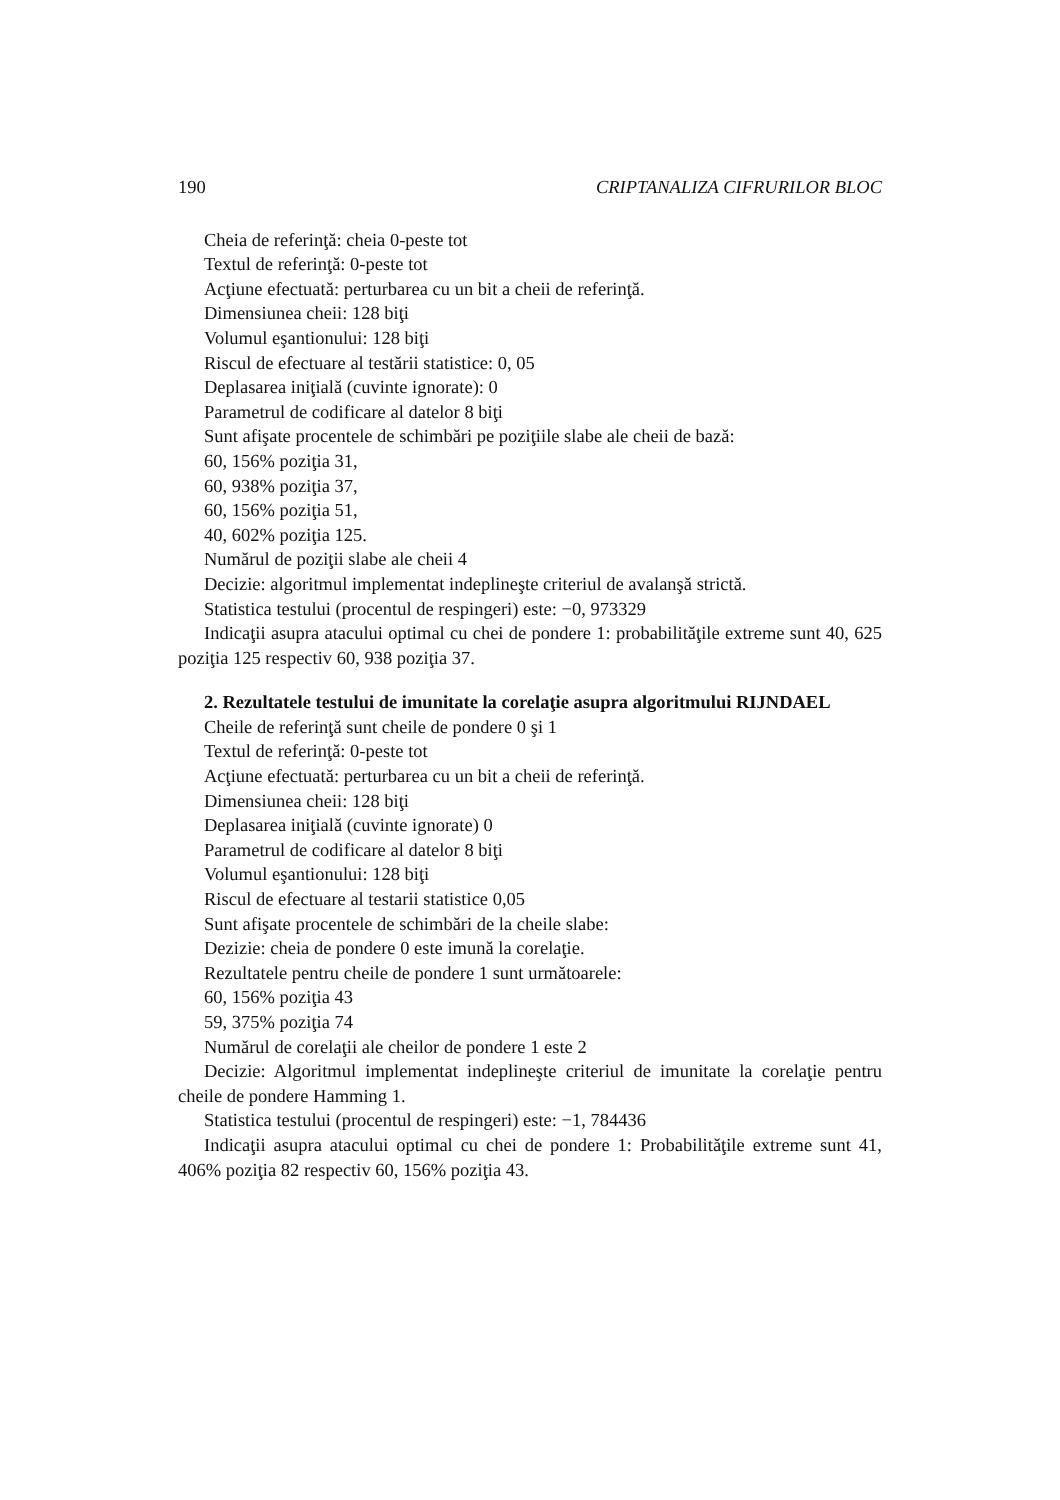190 CRIPTANALIZA CIFRURILOR BLOC
Cheia de referinţă: cheia 0-peste tot
Textul de referinţă: 0-peste tot
Acţiune efectuată: perturbarea cu un bit a cheii de referinţă.
Dimensiunea cheii: 128 biţi
Volumul eşantionului: 128 biţi
Riscul de efectuare al testării statistice: 0, 05
Deplasarea iniţială (cuvinte ignorate): 0
Parametrul de codificare al datelor 8 biţi
Sunt afişate procentele de schimbări pe poziţiile slabe ale cheii de bază:
60, 156% poziţia 31,
60, 938% poziţia 37,
60, 156% poziţia 51,
40, 602% poziţia 125.
Numărul de poziţii slabe ale cheii 4
Decizie: algoritmul implementat indeplineşte criteriul de avalanşă strictă.
Statistica testului (procentul de respingeri) este: −0, 973329
Indicaţii asupra atacului optimal cu chei de pondere 1: probabilităţile extreme sunt 40, 625 poziţia 125 respectiv 60, 938 poziţia 37.
2. Rezultatele testului de imunitate la corelaţie asupra algoritmului RIJNDAEL
Cheile de referinţă sunt cheile de pondere 0 şi 1
Textul de referinţă: 0-peste tot
Acţiune efectuată: perturbarea cu un bit a cheii de referinţă.
Dimensiunea cheii: 128 biţi
Deplasarea iniţială (cuvinte ignorate) 0
Parametrul de codificare al datelor 8 biţi
Volumul eşantionului: 128 biţi
Riscul de efectuare al testarii statistice 0,05
Sunt afişate procentele de schimbări de la cheile slabe:
Dezizie: cheia de pondere 0 este imună la corelaţie.
Rezultatele pentru cheile de pondere 1 sunt următoarele:
60, 156% poziţia 43
59, 375% poziţia 74
Numărul de corelaţii ale cheilor de pondere 1 este 2
Decizie: Algoritmul implementat indeplineşte criteriul de imunitate la corelaţie pentru cheile de pondere Hamming 1.
Statistica testului (procentul de respingeri) este: −1, 784436
Indicaţii asupra atacului optimal cu chei de pondere 1: Probabilităţile extreme sunt 41, 406% poziţia 82 respectiv 60, 156% poziţia 43.